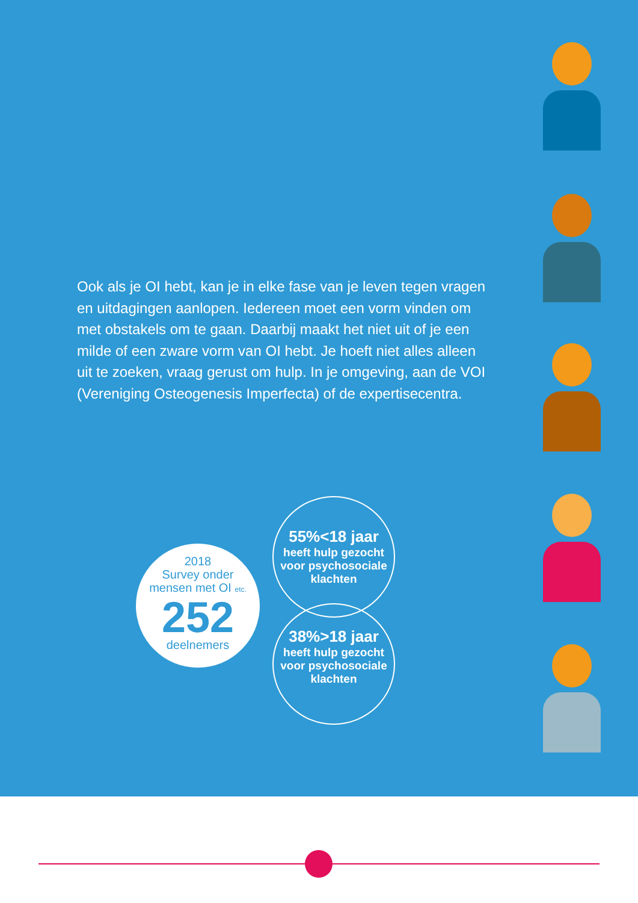Ook als je OI hebt, kan je in elke fase van je leven tegen vragen en uitdagingen aanlopen. Iedereen moet een vorm vinden om met obstakels om te gaan. Daarbij maakt het niet uit of je een milde of een zware vorm van OI hebt. Je hoeft niet alles alleen uit te zoeken, vraag gerust om hulp. In je omgeving, aan de VOI (Vereniging Osteogenesis Imperfecta) of de expertisecentra.
2018
Survey onder
mensen met OI etc.
252
deelnemers
55%<18 jaar
heeft hulp gezocht voor psychosociale klachten
38%>18 jaar
heeft hulp gezocht voor psychosociale klachten